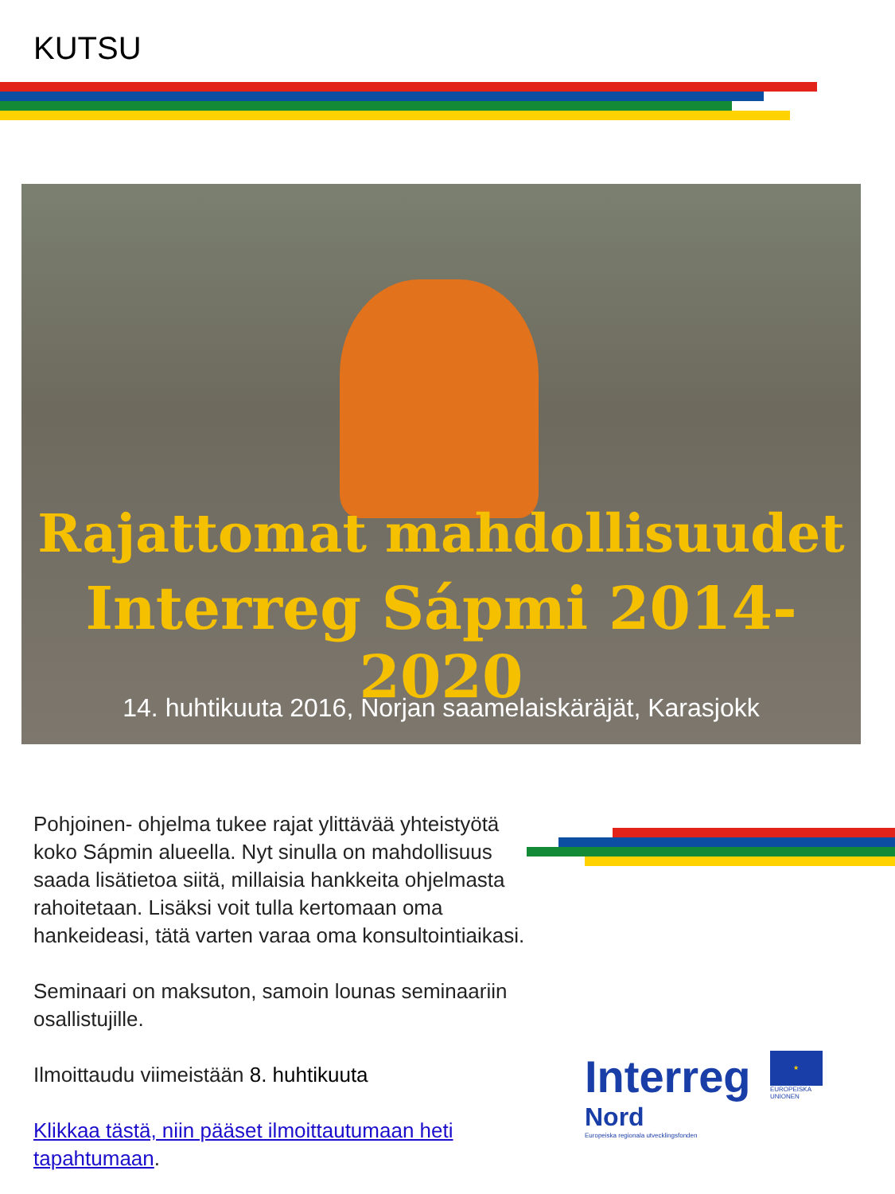KUTSU
Rajattomat mahdollisuudet
Interreg Sápmi 2014-2020
14. huhtikuuta 2016, Norjan saamelaiskäräjät, Karasjokk
Pohjoinen- ohjelma tukee rajat ylittävää yhteistyötä koko Sápmin alueella. Nyt sinulla on mahdollisuus saada lisätietoa siitä, millaisia hankkeita ohjelmasta rahoitetaan. Lisäksi voit tulla kertomaan oma hankeideasi, tätä varten varaa oma konsultointiaikasi.
Seminaari on maksuton, samoin lounas seminaariin osallistujille.
Ilmoittaudu viimeistään 8. huhtikuuta
Klikkaa tästä, niin pääset ilmoittautumaan heti tapahtumaan.
Interreg
★
EUROPEISKA
UNIONEN
Nord
Europeiska regionala utvecklingsfonden